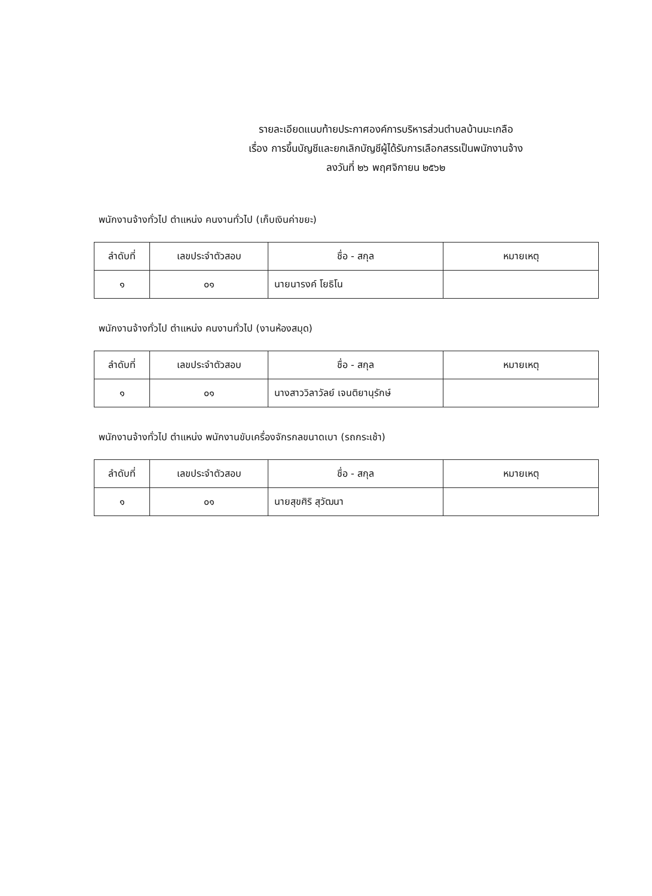รายละเอียดแนบท้ายประกาศองค์การบริหารส่วนตำบลบ้านมะเกลือ
เรื่อง การขึ้นบัญชีและยกเลิกบัญชีผู้ได้รับการเลือกสรรเป็นพนักงานจ้าง
ลงวันที่ ๒๖ พฤศจิกายน ๒๕๖๒
พนักงานจ้างทั่วไป ตำแหน่ง คนงานทั่วไป (เก็บเงินค่าขยะ)
| ลำดับที่ | เลขประจำตัวสอบ | ชื่อ - สกุล | หมายเหตุ |
| --- | --- | --- | --- |
| ๑ | ๐๑ | นายนารงค์ โยธิโน | |
พนักงานจ้างทั่วไป ตำแหน่ง คนงานทั่วไป (งานห้องสมุด)
| ลำดับที่ | เลขประจำตัวสอบ | ชื่อ - สกุล | หมายเหตุ |
| --- | --- | --- | --- |
| ๑ | ๐๑ | นางสาววิลาวัลย์ เจนติยานุรักษ์ | |
พนักงานจ้างทั่วไป ตำแหน่ง พนักงานขับเครื่องจักรกลขนาดเบา (รถกระเช้า)
| ลำดับที่ | เลขประจำตัวสอบ | ชื่อ - สกุล | หมายเหตุ |
| --- | --- | --- | --- |
| ๑ | ๐๑ | นายสุขศิริ สุวัฒนา | |